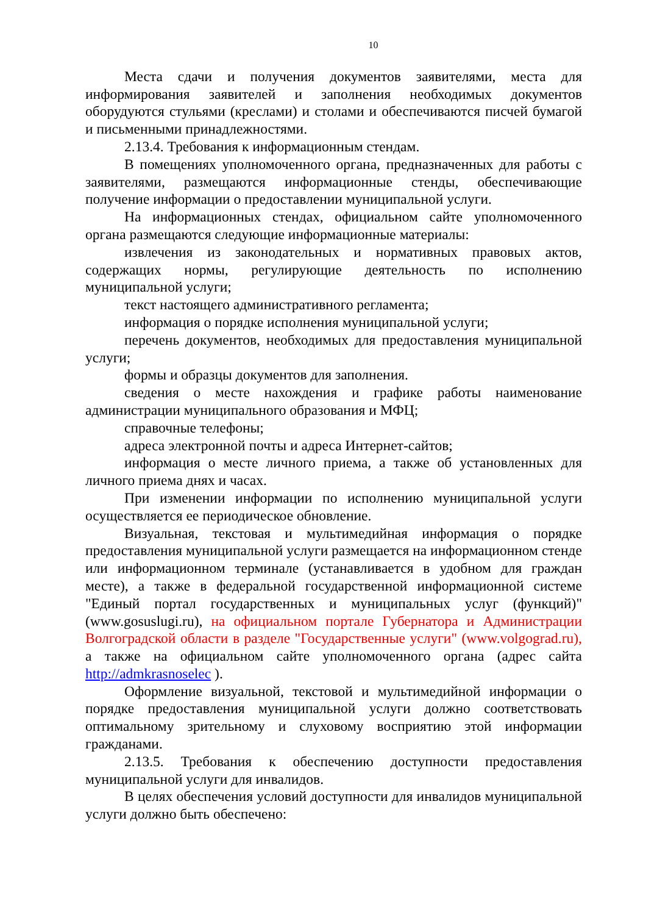10
Места сдачи и получения документов заявителями, места для информирования заявителей и заполнения необходимых документов оборудуются стульями (креслами) и столами и обеспечиваются писчей бумагой и письменными принадлежностями.
2.13.4. Требования к информационным стендам.
В помещениях уполномоченного органа, предназначенных для работы с заявителями, размещаются информационные стенды, обеспечивающие получение информации о предоставлении муниципальной услуги.
На информационных стендах, официальном сайте уполномоченного органа размещаются следующие информационные материалы:
извлечения из законодательных и нормативных правовых актов, содержащих нормы, регулирующие деятельность по исполнению муниципальной услуги;
текст настоящего административного регламента;
информация о порядке исполнения муниципальной услуги;
перечень документов, необходимых для предоставления муниципальной услуги;
формы и образцы документов для заполнения.
сведения о месте нахождения и графике работы наименование администрации муниципального образования и МФЦ;
справочные телефоны;
адреса электронной почты и адреса Интернет-сайтов;
информация о месте личного приема, а также об установленных для личного приема днях и часах.
При изменении информации по исполнению муниципальной услуги осуществляется ее периодическое обновление.
Визуальная, текстовая и мультимедийная информация о порядке предоставления муниципальной услуги размещается на информационном стенде или информационном терминале (устанавливается в удобном для граждан месте), а также в федеральной государственной информационной системе "Единый портал государственных и муниципальных услуг (функций)" (www.gosuslugi.ru), на официальном портале Губернатора и Администрации Волгоградской области в разделе "Государственные услуги" (www.volgograd.ru), а также на официальном сайте уполномоченного органа (адрес сайта http://admkrasnoselec ).
Оформление визуальной, текстовой и мультимедийной информации о порядке предоставления муниципальной услуги должно соответствовать оптимальному зрительному и слуховому восприятию этой информации гражданами.
2.13.5. Требования к обеспечению доступности предоставления муниципальной услуги для инвалидов.
В целях обеспечения условий доступности для инвалидов муниципальной услуги должно быть обеспечено: